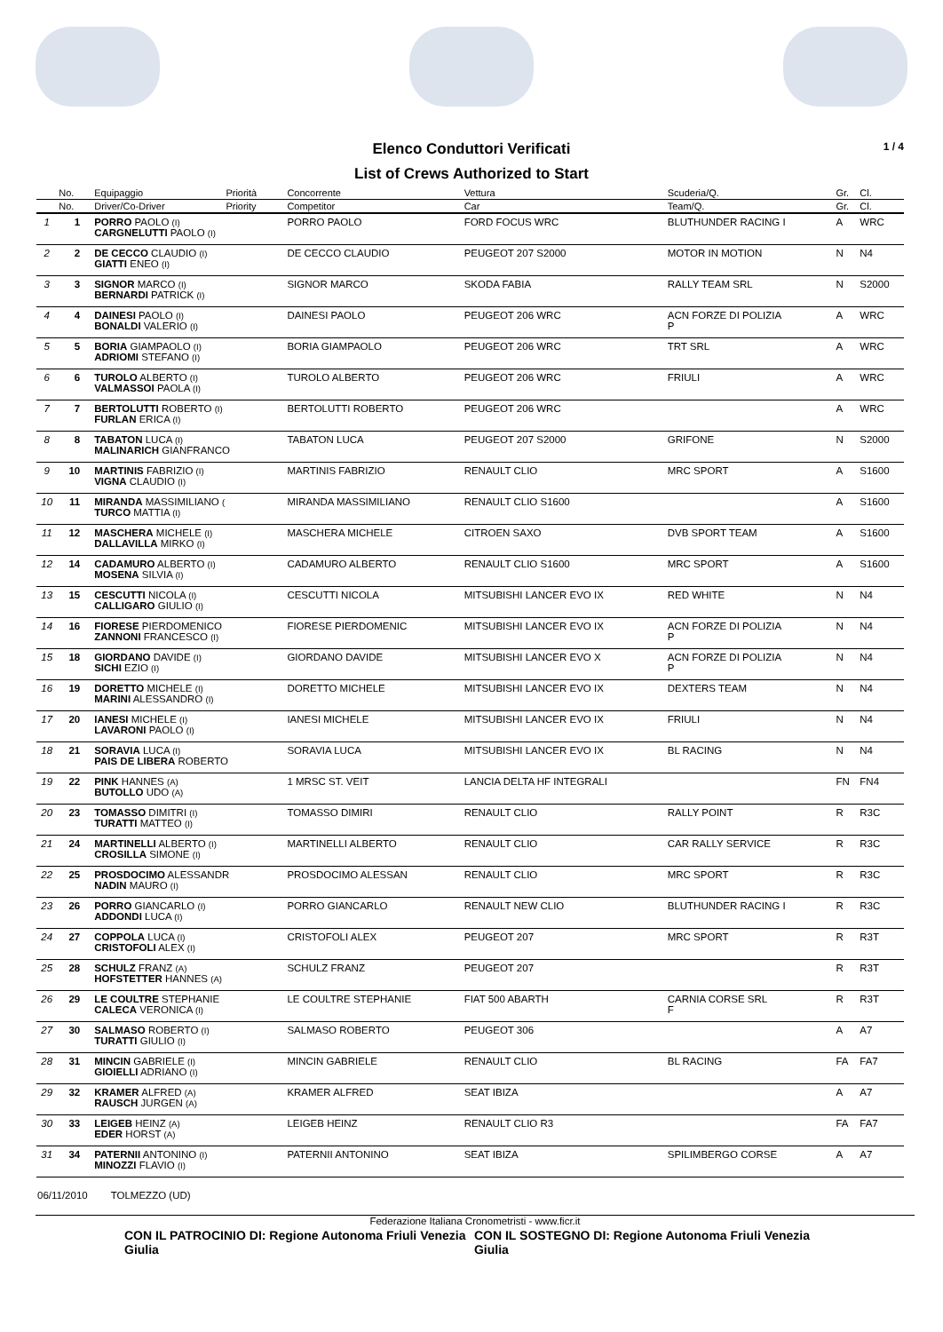Elenco Conduttori Verificati 1 / 4
List of Crews Authorized to Start
| | No. | Equipaggio | Priorità | Concorrente | Vettura | Scuderia/Q. | Gr. | Cl. |
| --- | --- | --- | --- | --- | --- | --- | --- | --- |
| | No. | Driver/Co-Driver | Priority | Competitor | Car | Team/Q. | Gr. | Cl. |
| 1 | 1 | PORRO PAOLO (I) CARGNELUTTI PAOLO (I) | | PORRO PAOLO | FORD FOCUS WRC | BLUTHUNDER RACING I | A | WRC |
| 2 | 2 | DE CECCO CLAUDIO (I) GIATTI ENEO (I) | | DE CECCO CLAUDIO | PEUGEOT 207 S2000 | MOTOR IN MOTION | N | N4 |
| 3 | 3 | SIGNOR MARCO (I) BERNARDI PATRICK (I) | | SIGNOR MARCO | SKODA FABIA | RALLY TEAM SRL | N | S2000 |
| 4 | 4 | DAINESI PAOLO (I) BONALDI VALERIO (I) | | DAINESI PAOLO | PEUGEOT 206 WRC | ACN FORZE DI POLIZIA P | A | WRC |
| 5 | 5 | BORIA GIAMPAOLO (I) ADRIOMI STEFANO (I) | | BORIA GIAMPAOLO | PEUGEOT 206 WRC | TRT SRL | A | WRC |
| 6 | 6 | TUROLO ALBERTO (I) VALMASSOI PAOLA (I) | | TUROLO ALBERTO | PEUGEOT 206 WRC | FRIULI | A | WRC |
| 7 | 7 | BERTOLUTTI ROBERTO (I) FURLAN ERICA (I) | | BERTOLUTTI ROBERTO | PEUGEOT 206 WRC | | A | WRC |
| 8 | 8 | TABATON LUCA (I) MALINARICH GIANFRANCO | | TABATON LUCA | PEUGEOT 207 S2000 | GRIFONE | N | S2000 |
| 9 | 10 | MARTINIS FABRIZIO (I) VIGNA CLAUDIO (I) | | MARTINIS FABRIZIO | RENAULT CLIO | MRC SPORT | A | S1600 |
| 10 | 11 | MIRANDA MASSIMILIANO ( TURCO MATTIA (I) | | MIRANDA MASSIMILIANO | RENAULT CLIO S1600 | | A | S1600 |
| 11 | 12 | MASCHERA MICHELE (I) DALLAVILLA MIRKO (I) | | MASCHERA MICHELE | CITROEN SAXO | DVB SPORT TEAM | A | S1600 |
| 12 | 14 | CADAMURO ALBERTO (I) MOSENA SILVIA (I) | | CADAMURO ALBERTO | RENAULT CLIO S1600 | MRC SPORT | A | S1600 |
| 13 | 15 | CESCUTTI NICOLA (I) CALLIGARO GIULIO (I) | | CESCUTTI NICOLA | MITSUBISHI LANCER EVO IX | RED WHITE | N | N4 |
| 14 | 16 | FIORESE PIERDOMENICO ZANNONI FRANCESCO (I) | | FIORESE PIERDOMENIC | MITSUBISHI LANCER EVO IX | ACN FORZE DI POLIZIA P | N | N4 |
| 15 | 18 | GIORDANO DAVIDE (I) SICHI EZIO (I) | | GIORDANO DAVIDE | MITSUBISHI LANCER EVO X | ACN FORZE DI POLIZIA P | N | N4 |
| 16 | 19 | DORETTO MICHELE (I) MARINI ALESSANDRO (I) | | DORETTO MICHELE | MITSUBISHI LANCER EVO IX | DEXTERS TEAM | N | N4 |
| 17 | 20 | IANESI MICHELE (I) LAVARONI PAOLO (I) | | IANESI MICHELE | MITSUBISHI LANCER EVO IX | FRIULI | N | N4 |
| 18 | 21 | SORAVIA LUCA (I) PAIS DE LIBERA ROBERTO | | SORAVIA LUCA | MITSUBISHI LANCER EVO IX | BL RACING | N | N4 |
| 19 | 22 | PINK HANNES (A) BUTOLLO UDO (A) | | 1 MRSC ST. VEIT | LANCIA DELTA HF INTEGRALI | | FN | FN4 |
| 20 | 23 | TOMASSO DIMITRI (I) TURATTI MATTEO (I) | | TOMASSO DIMIRI | RENAULT CLIO | RALLY POINT | R | R3C |
| 21 | 24 | MARTINELLI ALBERTO (I) CROSILLA SIMONE (I) | | MARTINELLI ALBERTO | RENAULT CLIO | CAR RALLY SERVICE | R | R3C |
| 22 | 25 | PROSDOCIMO ALESSANDR NADIN MAURO (I) | | PROSDOCIMO ALESSAN | RENAULT CLIO | MRC SPORT | R | R3C |
| 23 | 26 | PORRO GIANCARLO (I) ADDONDI LUCA (I) | | PORRO GIANCARLO | RENAULT NEW CLIO | BLUTHUNDER RACING I | R | R3C |
| 24 | 27 | COPPOLA LUCA (I) CRISTOFOLI ALEX (I) | | CRISTOFOLI ALEX | PEUGEOT 207 | MRC SPORT | R | R3T |
| 25 | 28 | SCHULZ FRANZ (A) HOFSTETTER HANNES (A) | | SCHULZ FRANZ | PEUGEOT 207 | | R | R3T |
| 26 | 29 | LE COULTRE STEPHANIE CALECA VERONICA (I) | | LE COULTRE STEPHANIE | FIAT 500 ABARTH | CARNIA CORSE SRL F | R | R3T |
| 27 | 30 | SALMASO ROBERTO (I) TURATTI GIULIO (I) | | SALMASO ROBERTO | PEUGEOT 306 | | A | A7 |
| 28 | 31 | MINCIN GABRIELE (I) GIOIELLI ADRIANO (I) | | MINCIN GABRIELE | RENAULT CLIO | BL RACING | FA | FA7 |
| 29 | 32 | KRAMER ALFRED (A) RAUSCH JURGEN (A) | | KRAMER ALFRED | SEAT IBIZA | | A | A7 |
| 30 | 33 | LEIGEB HEINZ (A) EDER HORST (A) | | LEIGEB HEINZ | RENAULT CLIO R3 | | FA | FA7 |
| 31 | 34 | PATERNII ANTONINO (I) MINOZZI FLAVIO (I) | | PATERNII ANTONINO | SEAT IBIZA | SPILIMBERGO CORSE | A | A7 |
06/11/2010 TOLMEZZO (UD)
Federazione Italiana Cronometristi - www.ficr.it
CON IL PATROCINIO DI: Regione Autonoma Friuli Venezia Giulia CON IL SOSTEGNO DI: Regione Autonoma Friuli Venezia Giulia